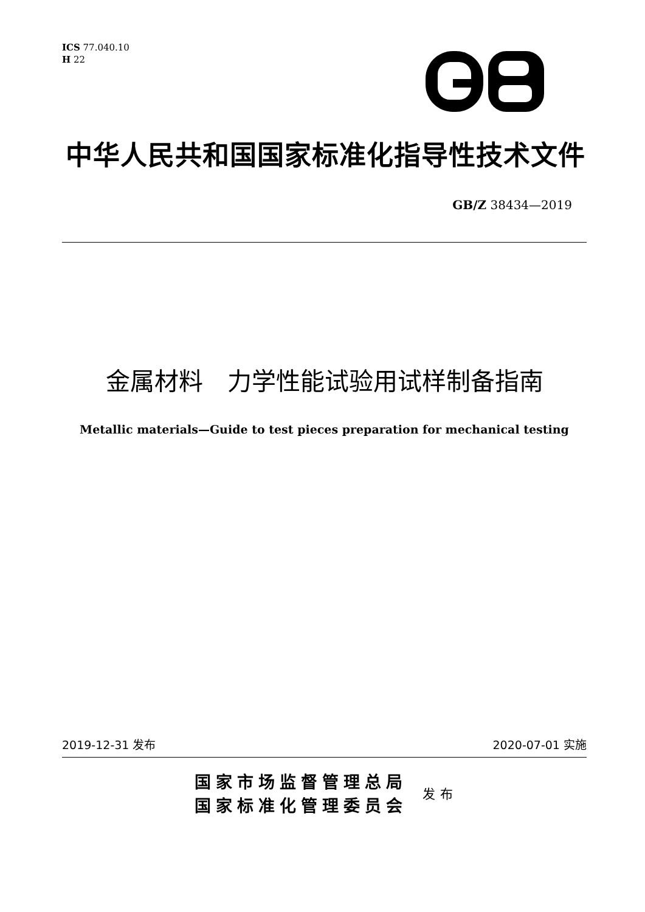ICS 77.040.10
H 22
中华人民共和国国家标准化指导性技术文件
GB/Z 38434—2019
金属材料　力学性能试验用试样制备指南
Metallic materials—Guide to test pieces preparation for mechanical testing
2019-12-31 发布 2020-07-01 实施
国家市场监督管理总局
国家标准化管理委员会
发布